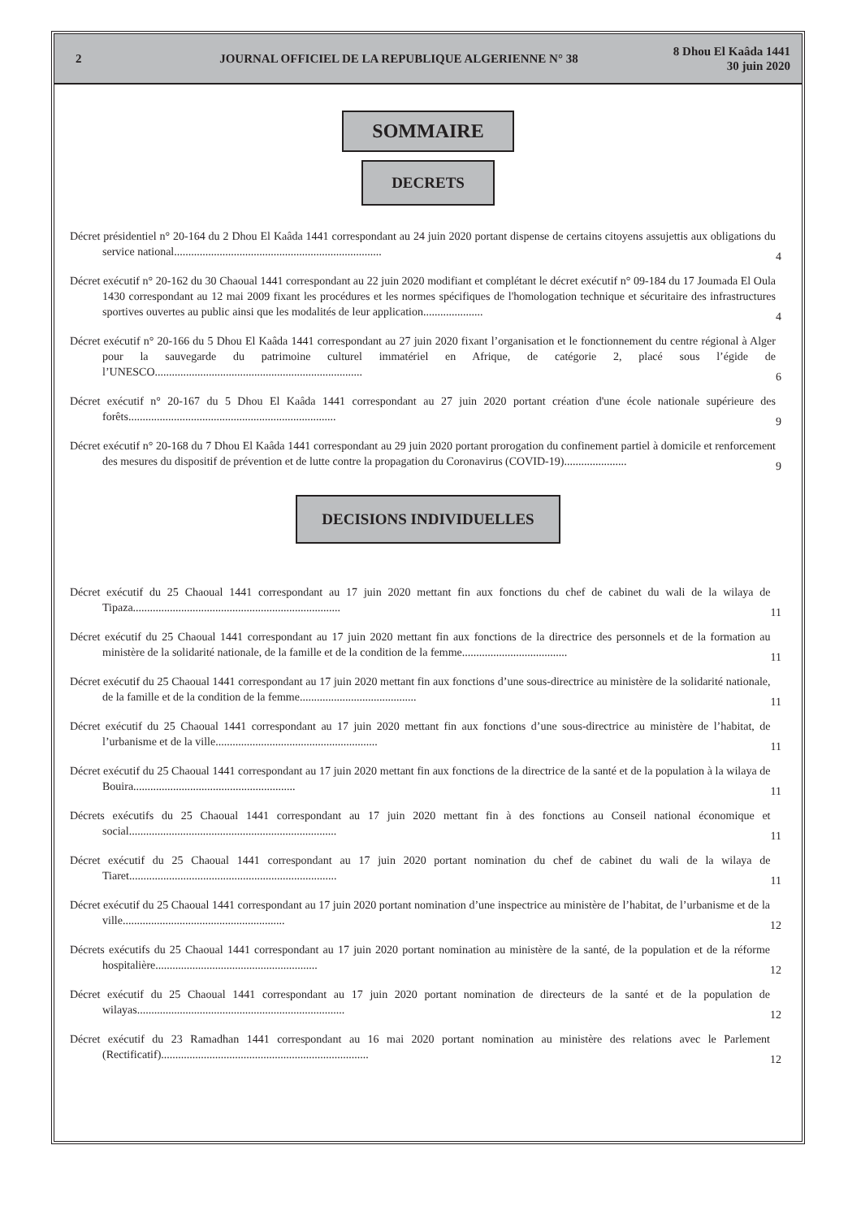2 JOURNAL OFFICIEL DE LA REPUBLIQUE ALGERIENNE N° 38 8 Dhou El Kaâda 1441
30 juin 2020
SOMMAIRE
DECRETS
Décret présidentiel n° 20-164 du 2 Dhou El Kaâda 1441 correspondant au 24 juin 2020 portant dispense de certains citoyens assujettis aux obligations du service national.........................................................................
4
Décret exécutif n° 20-162 du 30 Chaoual 1441 correspondant au 22 juin 2020 modifiant et complétant le décret exécutif n° 09-184 du 17 Joumada El Oula 1430 correspondant au 12 mai 2009 fixant les procédures et les normes spécifiques de l'homologation technique et sécuritaire des infrastructures sportives ouvertes au public ainsi que les modalités de leur application.....................
4
Décret exécutif n° 20-166 du 5 Dhou El Kaâda 1441 correspondant au 27 juin 2020 fixant l’organisation et le fonctionnement du centre régional à Alger pour la sauvegarde du patrimoine culturel immatériel en Afrique, de catégorie 2, placé sous l’égide de l’UNESCO.........................................................................
6
Décret exécutif n° 20-167 du 5 Dhou El Kaâda 1441 correspondant au 27 juin 2020 portant création d'une école nationale supérieure des forêts.........................................................................
9
Décret exécutif n° 20-168 du 7 Dhou El Kaâda 1441 correspondant au 29 juin 2020 portant prorogation du confinement partiel à domicile et renforcement des mesures du dispositif de prévention et de lutte contre la propagation du Coronavirus (COVID-19)......................
9
DECISIONS INDIVIDUELLES
Décret exécutif du 25 Chaoual 1441 correspondant au 17 juin 2020 mettant fin aux fonctions du chef de cabinet du wali de la wilaya de Tipaza.........................................................................
11
Décret exécutif du 25 Chaoual 1441 correspondant au 17 juin 2020 mettant fin aux fonctions de la directrice des personnels et de la formation au ministère de la solidarité nationale, de la famille et de la condition de la femme.....................................
11
Décret exécutif du 25 Chaoual 1441 correspondant au 17 juin 2020 mettant fin aux fonctions d’une sous-directrice au ministère de la solidarité nationale, de la famille et de la condition de la femme.........................................
11
Décret exécutif du 25 Chaoual 1441 correspondant au 17 juin 2020 mettant fin aux fonctions d’une sous-directrice au ministère de l’habitat, de l’urbanisme et de la ville.........................................................
11
Décret exécutif du 25 Chaoual 1441 correspondant au 17 juin 2020 mettant fin aux fonctions de la directrice de la santé et de la population à la wilaya de Bouira.........................................................
11
Décrets exécutifs du 25 Chaoual 1441 correspondant au 17 juin 2020 mettant fin à des fonctions au Conseil national économique et social.........................................................................
11
Décret exécutif du 25 Chaoual 1441 correspondant au 17 juin 2020 portant nomination du chef de cabinet du wali de la wilaya de Tiaret.........................................................................
11
Décret exécutif du 25 Chaoual 1441 correspondant au 17 juin 2020 portant nomination d’une inspectrice au ministère de l’habitat, de l’urbanisme et de la ville.........................................................
12
Décrets exécutifs du 25 Chaoual 1441 correspondant au 17 juin 2020 portant nomination au ministère de la santé, de la population et de la réforme hospitalière.........................................................
12
Décret exécutif du 25 Chaoual 1441 correspondant au 17 juin 2020 portant nomination de directeurs de la santé et de la population de wilayas.........................................................................
12
Décret exécutif du 23 Ramadhan 1441 correspondant au 16 mai 2020 portant nomination au ministère des relations avec le Parlement (Rectificatif).........................................................................
12